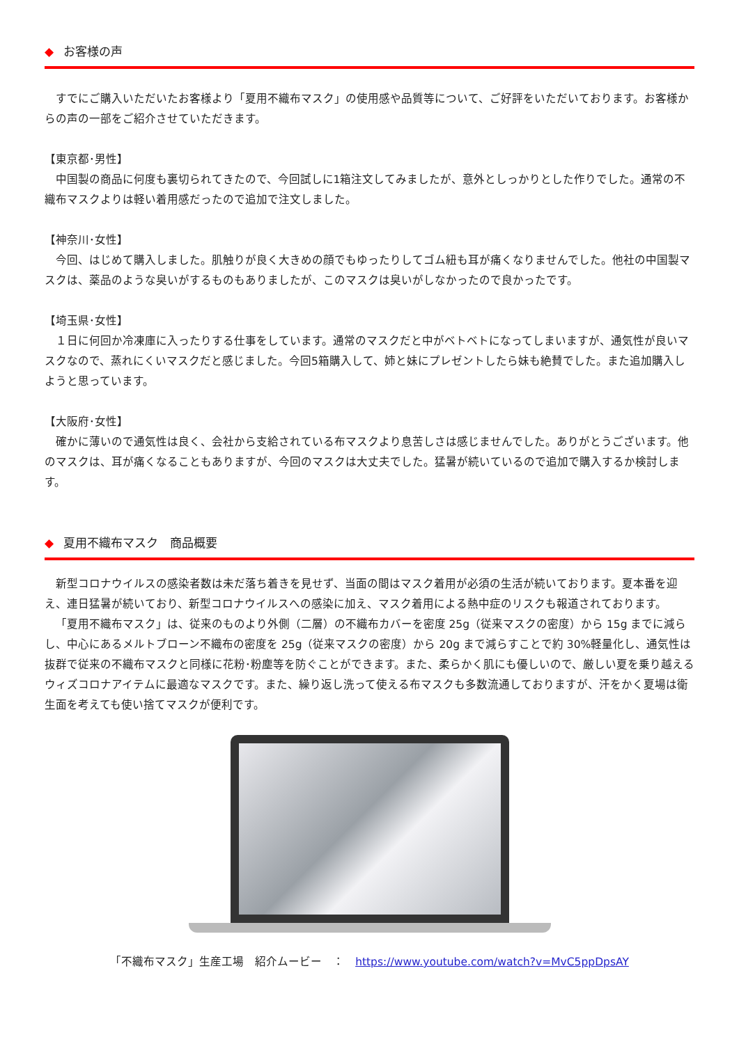◆ お客様の声
すでにご購入いただいたお客様より「夏用不織布マスク」の使用感や品質等について、ご好評をいただいております。お客様からの声の一部をご紹介させていただきます。
【東京都･男性】
中国製の商品に何度も裏切られてきたので、今回試しに1箱注文してみましたが、意外としっかりとした作りでした。通常の不織布マスクよりは軽い着用感だったので追加で注文しました。
【神奈川･女性】
今回、はじめて購入しました。肌触りが良く大きめの顔でもゆったりしてゴム紐も耳が痛くなりませんでした。他社の中国製マスクは、薬品のような臭いがするものもありましたが、このマスクは臭いがしなかったので良かったです。
【埼玉県･女性】
１日に何回か冷凍庫に入ったりする仕事をしています。通常のマスクだと中がベトベトになってしまいますが、通気性が良いマスクなので、蒸れにくいマスクだと感じました。今回5箱購入して、姉と妹にプレゼントしたら妹も絶賛でした。また追加購入しようと思っています。
【大阪府･女性】
確かに薄いので通気性は良く、会社から支給されている布マスクより息苦しさは感じませんでした。ありがとうございます。他のマスクは、耳が痛くなることもありますが、今回のマスクは大丈夫でした。猛暑が続いているので追加で購入するか検討します。
◆ 夏用不織布マスク　商品概要
新型コロナウイルスの感染者数は未だ落ち着きを見せず、当面の間はマスク着用が必須の生活が続いております。夏本番を迎え、連日猛暑が続いており、新型コロナウイルスへの感染に加え、マスク着用による熱中症のリスクも報道されております。
「夏用不織布マスク」は、従来のものより外側（二層）の不織布カバーを密度 25g（従来マスクの密度）から 15g までに減らし、中心にあるメルトブローン不織布の密度を 25g（従来マスクの密度）から 20g まで減らすことで約 30%軽量化し、通気性は抜群で従来の不織布マスクと同様に花粉･粉塵等を防ぐことができます。また、柔らかく肌にも優しいので、厳しい夏を乗り越えるウィズコロナアイテムに最適なマスクです。また、繰り返し洗って使える布マスクも多数流通しておりますが、汗をかく夏場は衛生面を考えても使い捨てマスクが便利です。
「不織布マスク」生産工場　紹介ムービー　：　https://www.youtube.com/watch?v=MvC5ppDpsAY